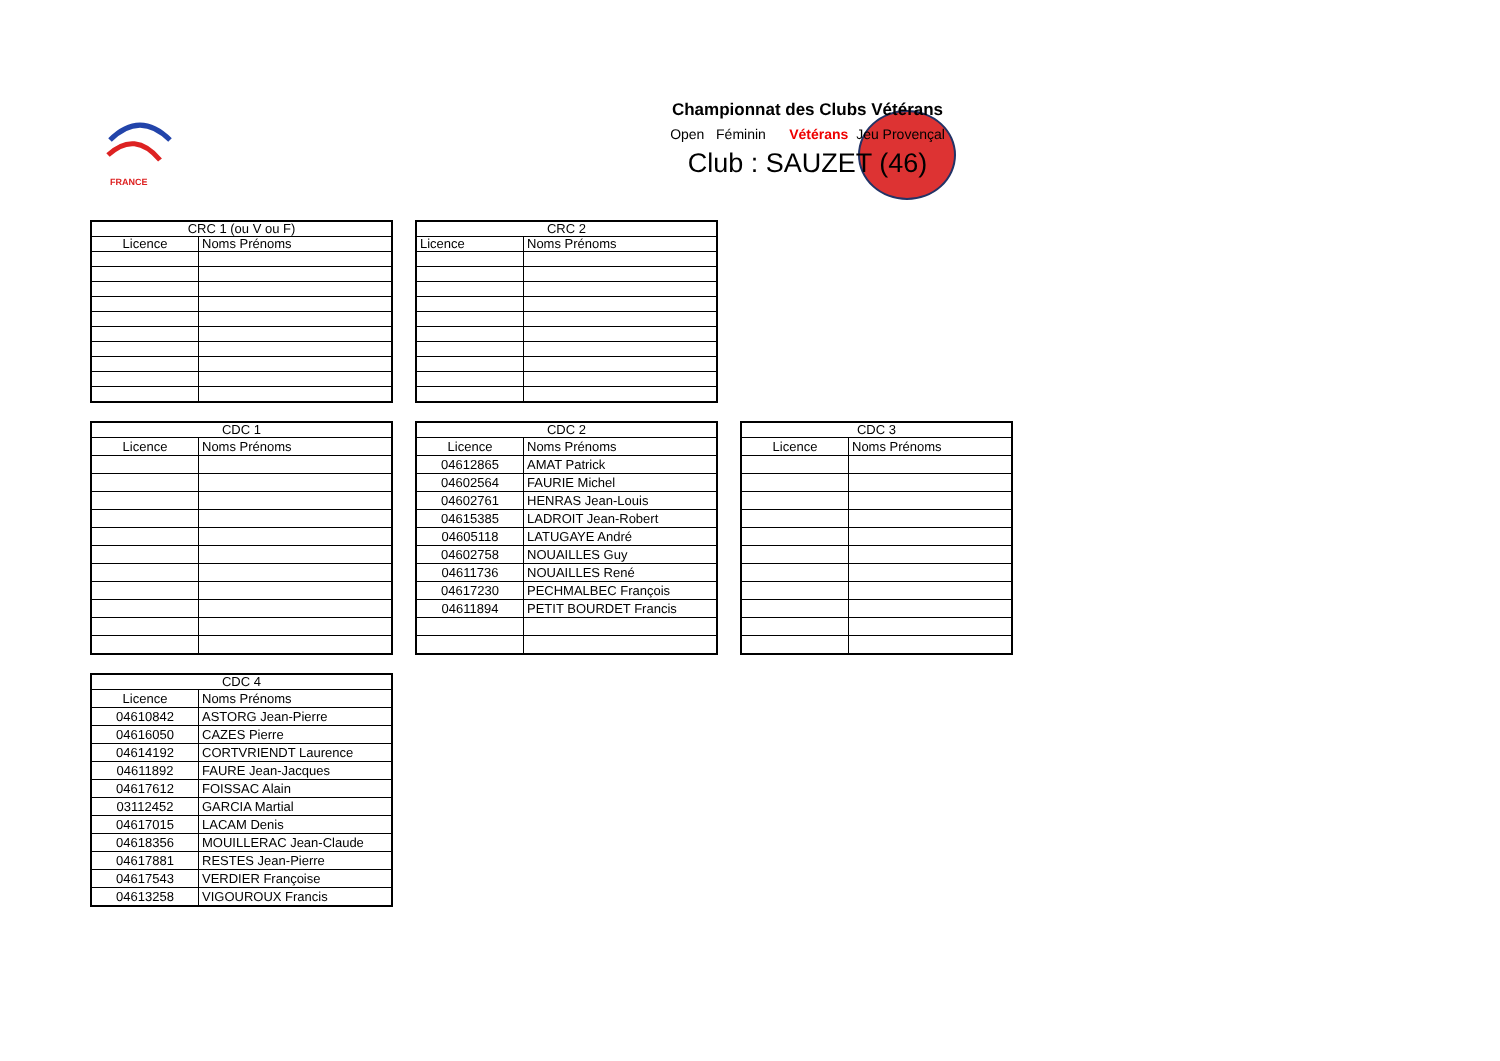FRANCE
Championnat des Clubs Vétérans
Open Féminin Vétérans Jeu Provençal
Club : SAUZET (46)
| CRC 1 (ou V ou F) | |
| --- | --- |
| Licence | Noms Prénoms |
| CRC 2 | |
| --- | --- |
| Licence | Noms Prénoms |
| CDC 1 | |
| --- | --- |
| Licence | Noms Prénoms |
| CDC 2 | |
| --- | --- |
| Licence | Noms Prénoms |
| 04612865 | AMAT Patrick |
| 04602564 | FAURIE Michel |
| 04602761 | HENRAS Jean-Louis |
| 04615385 | LADROIT Jean-Robert |
| 04605118 | LATUGAYE André |
| 04602758 | NOUAILLES Guy |
| 04611736 | NOUAILLES René |
| 04617230 | PECHMALBEC François |
| 04611894 | PETIT BOURDET Francis |
| CDC 3 | |
| --- | --- |
| Licence | Noms Prénoms |
| CDC 4 | |
| --- | --- |
| Licence | Noms Prénoms |
| 04610842 | ASTORG Jean-Pierre |
| 04616050 | CAZES Pierre |
| 04614192 | CORTVRIENDT Laurence |
| 04611892 | FAURE Jean-Jacques |
| 04617612 | FOISSAC Alain |
| 03112452 | GARCIA Martial |
| 04617015 | LACAM Denis |
| 04618356 | MOUILLERAC Jean-Claude |
| 04617881 | RESTES Jean-Pierre |
| 04617543 | VERDIER Françoise |
| 04613258 | VIGOUROUX Francis |